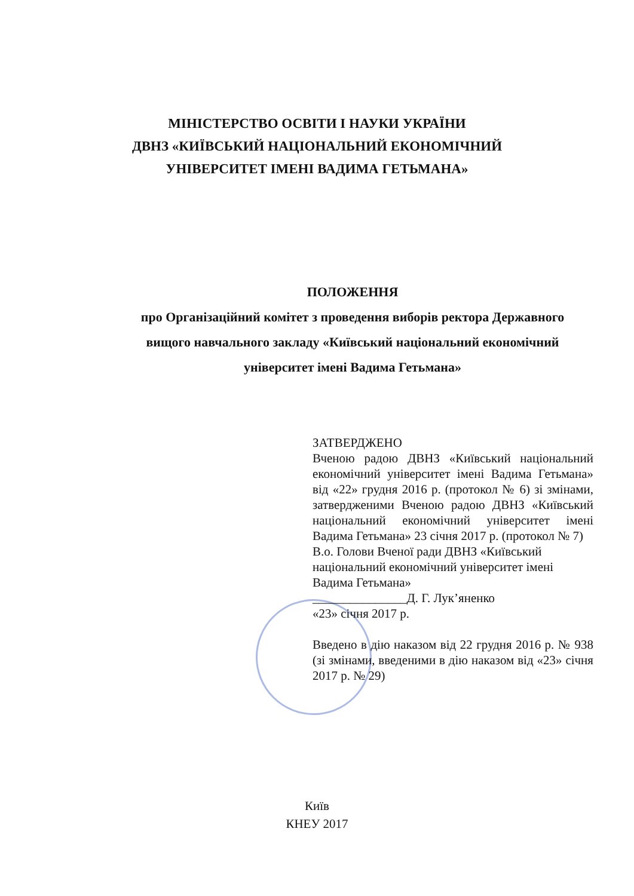МІНІСТЕРСТВО ОСВІТИ І НАУКИ УКРАЇНИ
ДВНЗ «КИЇВСЬКИЙ НАЦІОНАЛЬНИЙ ЕКОНОМІЧНИЙ
УНІВЕРСИТЕТ ІМЕНІ ВАДИМА ГЕТЬМАНА»
ПОЛОЖЕННЯ
про Організаційний комітет з проведення виборів ректора Державного вищого навчального закладу «Київський національний економічний університет імені Вадима Гетьмана»
ЗАТВЕРДЖЕНО
Вченою радою ДВНЗ «Київський національний економічний університет імені Вадима Гетьмана» від «22» грудня 2016 р. (протокол № 6) зі змінами, затвердженими Вченою радою ДВНЗ «Київський національний економічний університет імені Вадима Гетьмана» 23 січня 2017 р. (протокол № 7)
В.о. Голови Вченої ради ДВНЗ «Київський національний економічний університет імені Вадима Гетьмана»
_______________Д. Г. Лук’яненко
«23» січня 2017 р.
Введено в дію наказом від 22 грудня 2016 р. № 938 (зі змінами, введеними в дію наказом від «23» січня 2017 р. № 29)
Київ
КНЕУ 2017